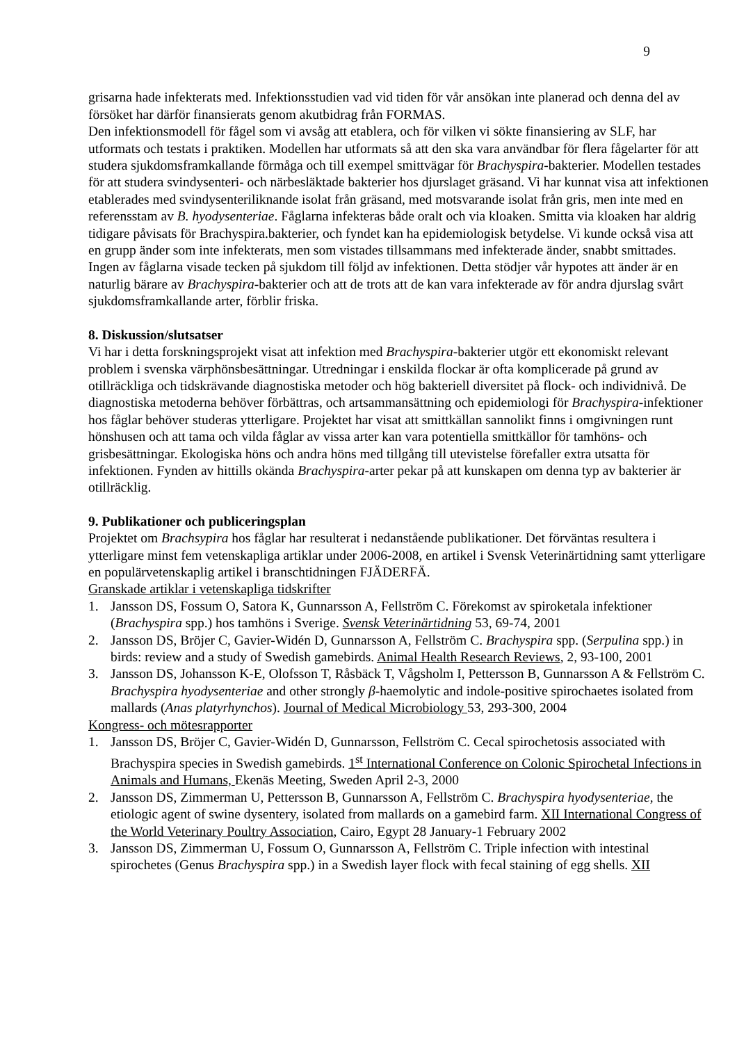9
grisarna hade infekterats med. Infektionsstudien vad vid tiden för vår ansökan inte planerad och denna del av försöket har därför finansierats genom akutbidrag från FORMAS.
Den infektionsmodell för fågel som vi avsåg att etablera, och för vilken vi sökte finansiering av SLF, har utformats och testats i praktiken. Modellen har utformats så att den ska vara användbar för flera fågelarter för att studera sjukdomsframkallande förmåga och till exempel smittvägar för Brachyspira-bakterier. Modellen testades för att studera svindysenteri- och närbesläktade bakterier hos djurslaget gräsand. Vi har kunnat visa att infektionen etablerades med svindysenteriliknande isolat från gräsand, med motsvarande isolat från gris, men inte med en referensstam av B. hyodysenteriae. Fåglarna infekteras både oralt och via kloaken. Smitta via kloaken har aldrig tidigare påvisats för Brachyspira.bakterier, och fyndet kan ha epidemiologisk betydelse. Vi kunde också visa att en grupp änder som inte infekterats, men som vistades tillsammans med infekterade änder, snabbt smittades. Ingen av fåglarna visade tecken på sjukdom till följd av infektionen. Detta stödjer vår hypotes att änder är en naturlig bärare av Brachyspira-bakterier och att de trots att de kan vara infekterade av för andra djurslag svårt sjukdomsframkallande arter, förblir friska.
8. Diskussion/slutsatser
Vi har i detta forskningsprojekt visat att infektion med Brachyspira-bakterier utgör ett ekonomiskt relevant problem i svenska värphönsbesättningar. Utredningar i enskilda flockar är ofta komplicerade på grund av otillräckliga och tidskrävande diagnostiska metoder och hög bakteriell diversitet på flock- och individnivå. De diagnostiska metoderna behöver förbättras, och artsammansättning och epidemiologi för Brachyspira-infektioner hos fåglar behöver studeras ytterligare. Projektet har visat att smittkällan sannolikt finns i omgivningen runt hönshusen och att tama och vilda fåglar av vissa arter kan vara potentiella smittkällor för tamhöns- och grisbesättningar. Ekologiska höns och andra höns med tillgång till utevistelse förefaller extra utsatta för infektionen. Fynden av hittills okända Brachyspira-arter pekar på att kunskapen om denna typ av bakterier är otillräcklig.
9. Publikationer och publiceringsplan
Projektet om Brachsypira hos fåglar har resulterat i nedanstående publikationer. Det förväntas resultera i ytterligare minst fem vetenskapliga artiklar under 2006-2008, en artikel i Svensk Veterinärtidning samt ytterligare en populärvetenskaplig artikel i branschtidningen FJÄDERFÄ.
Granskade artiklar i vetenskapliga tidskrifter
1. Jansson DS, Fossum O, Satora K, Gunnarsson A, Fellström C. Förekomst av spiroketala infektioner (Brachyspira spp.) hos tamhöns i Sverige. Svensk Veterinärtidning 53, 69-74, 2001
2. Jansson DS, Bröjer C, Gavier-Widén D, Gunnarsson A, Fellström C. Brachyspira spp. (Serpulina spp.) in birds: review and a study of Swedish gamebirds. Animal Health Research Reviews, 2, 93-100, 2001
3. Jansson DS, Johansson K-E, Olofsson T, Råsbäck T, Vågsholm I, Pettersson B, Gunnarsson A & Fellström C. Brachyspira hyodysenteriae and other strongly β-haemolytic and indole-positive spirochaetes isolated from mallards (Anas platyrhynchos). Journal of Medical Microbiology 53, 293-300, 2004
Kongress- och mötesrapporter
1. Jansson DS, Bröjer C, Gavier-Widén D, Gunnarsson, Fellström C. Cecal spirochetosis associated with Brachyspira species in Swedish gamebirds. 1<sup>st</sup> International Conference on Colonic Spirochetal Infections in Animals and Humans, Ekenäs Meeting, Sweden April 2-3, 2000
2. Jansson DS, Zimmerman U, Pettersson B, Gunnarsson A, Fellström C. Brachyspira hyodysenteriae, the etiologic agent of swine dysentery, isolated from mallards on a gamebird farm. XII International Congress of the World Veterinary Poultry Association, Cairo, Egypt 28 January-1 February 2002
3. Jansson DS, Zimmerman U, Fossum O, Gunnarsson A, Fellström C. Triple infection with intestinal spirochetes (Genus Brachyspira spp.) in a Swedish layer flock with fecal staining of egg shells. XII